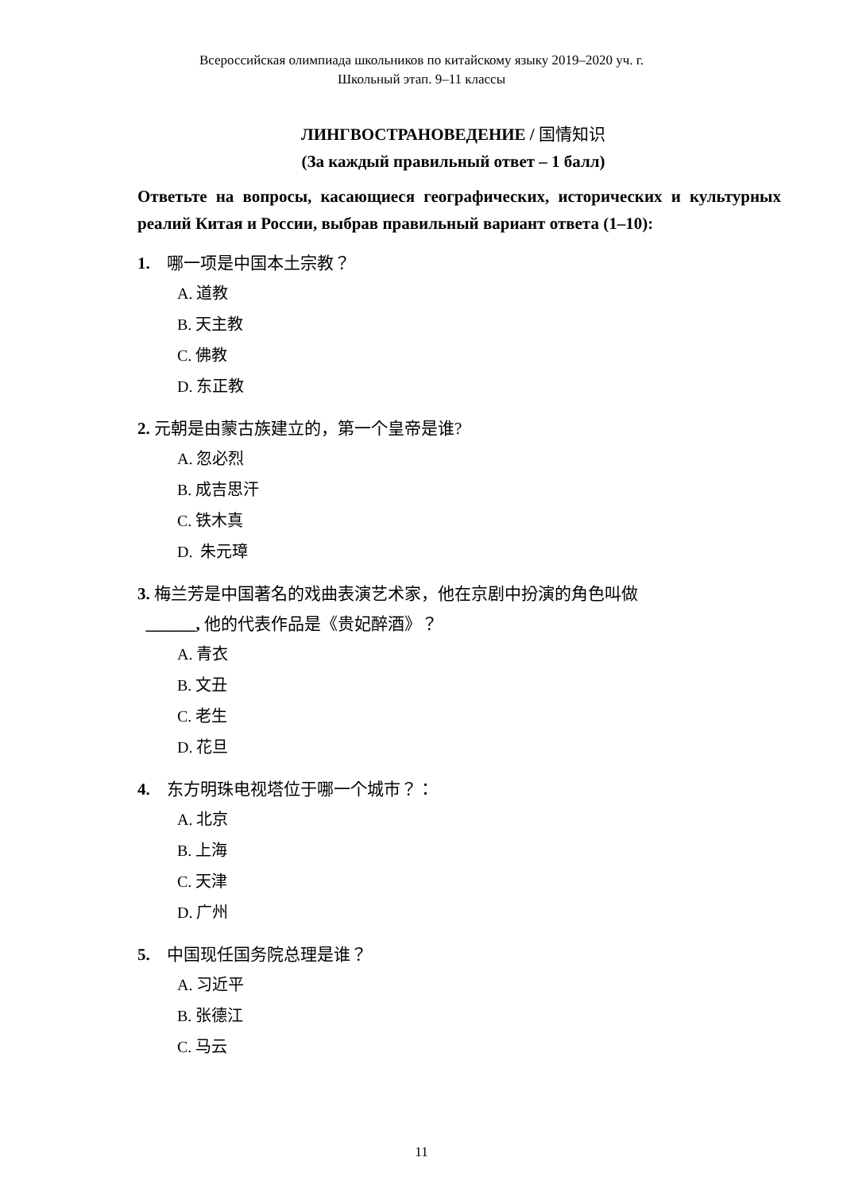Всероссийская олимпиада школьников по китайскому языку 2019–2020 уч. г.
Школьный этап. 9–11 классы
ЛИНГВОСТРАНОВЕДЕНИЕ / 国情知识
(За каждый правильный ответ – 1 балл)
Ответьте на вопросы, касающиеся географических, исторических и культурных реалий Китая и России, выбрав правильный вариант ответа (1–10):
1. 哪一项是中国本土宗教？
A. 道教
B. 天主教
C. 佛教
D. 东正教
2. 元朝是由蒙古族建立的，第一个皇帝是谁?
A. 忽必烈
B. 成吉思汗
C. 铁木真
D. 朱元璋
3. 梅兰芳是中国著名的戏曲表演艺术家，他在京剧中扮演的角色叫做
______, 他的代表作品是《贵妃醉酒》？
A. 青衣
B. 文丑
C. 老生
D. 花旦
4. 东方明珠电视塔位于哪一个城市？：
A. 北京
B. 上海
C. 天津
D. 广州
5. 中国现任国务院总理是谁？
A. 习近平
B. 张德江
C. 马云
11